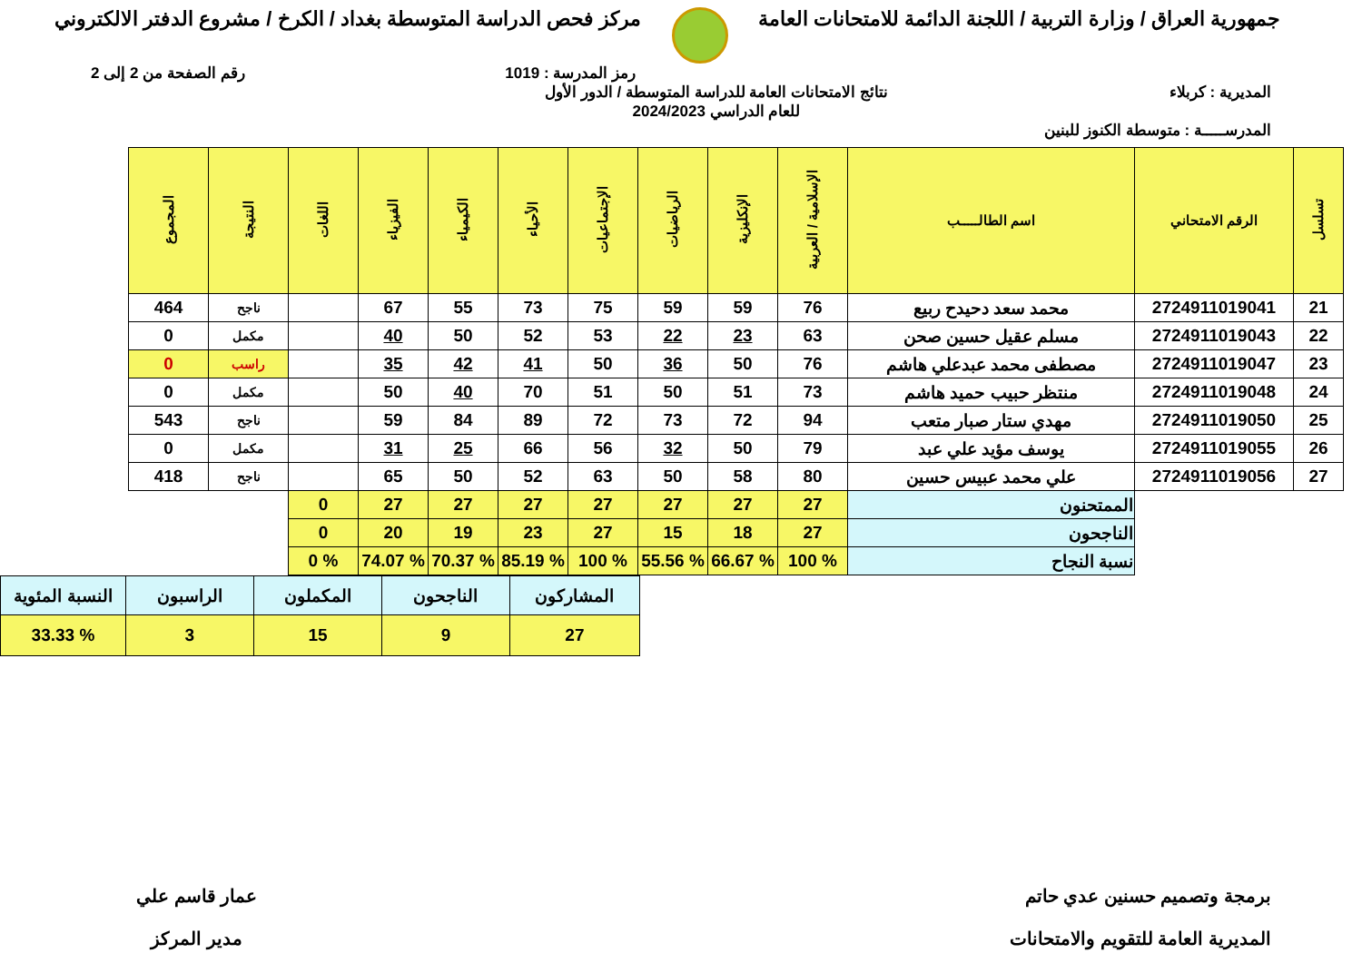جمهورية العراق / وزارة التربية / اللجنة الدائمة للامتحانات العامة
مركز فحص الدراسة المتوسطة بغداد / الكرخ / مشروع الدفتر الالكتروني
رمز المدرسة : 1019 رقم الصفحة من 2 إلى 2
المديرية : كربلاء نتائج الامتحانات العامة للدراسة المتوسطة / الدور الأول
للعام الدراسي 2024/2023
المدرســـــة : متوسطة الكنوز للبنين
| تسلسل | الرقم الامتحاني | اسم الطالـــــب | الإسلامية / العربية | الإنكليزية | الرياضيات | الإجتماعيات | الأحياء | الكيمياء | الفيزياء | اللغات | النتيجة | المجموع |
| --- | --- | --- | --- | --- | --- | --- | --- | --- | --- | --- | --- | --- |
| 21 | 2724911019041 | محمد سعد دحيدح ربيع | 76 | 59 | 59 | 75 | 73 | 55 | 67 | | ناجح | 464 |
| 22 | 2724911019043 | مسلم عقيل حسين صحن | 63 | 23 | 22 | 53 | 52 | 50 | 40 | | مكمل | 0 |
| 23 | 2724911019047 | مصطفى محمد عبدعلي هاشم | 76 | 50 | 36 | 50 | 41 | 42 | 35 | | راسب | 0 |
| 24 | 2724911019048 | منتظر حبيب حميد هاشم | 73 | 51 | 50 | 51 | 70 | 40 | 50 | | مكمل | 0 |
| 25 | 2724911019050 | مهدي ستار صبار متعب | 94 | 72 | 73 | 72 | 89 | 84 | 59 | | ناجح | 543 |
| 26 | 2724911019055 | يوسف مؤيد علي عبد | 79 | 50 | 32 | 56 | 66 | 25 | 31 | | مكمل | 0 |
| 27 | 2724911019056 | علي محمد عبيس حسين | 80 | 58 | 50 | 63 | 52 | 50 | 65 | | ناجح | 418 |
| | | الممتحنون | 27 | 27 | 27 | 27 | 27 | 27 | 27 | 0 | | |
| | | الناجحون | 27 | 18 | 15 | 27 | 23 | 19 | 20 | 0 | | |
| | | نسبة النجاح | % 100 | % 66.67 | % 55.56 | % 100 | % 85.19 | % 70.37 | % 74.07 | % 0 | | |
| المشاركون | الناجحون | المكملون | الراسبون | النسبة المئوية |
| 27 | 9 | 15 | 3 | % 33.33 |
برمجة وتصميم حسنين عدي حاتم
المديرية العامة للتقويم والامتحانات
عمار قاسم علي
مدير المركز